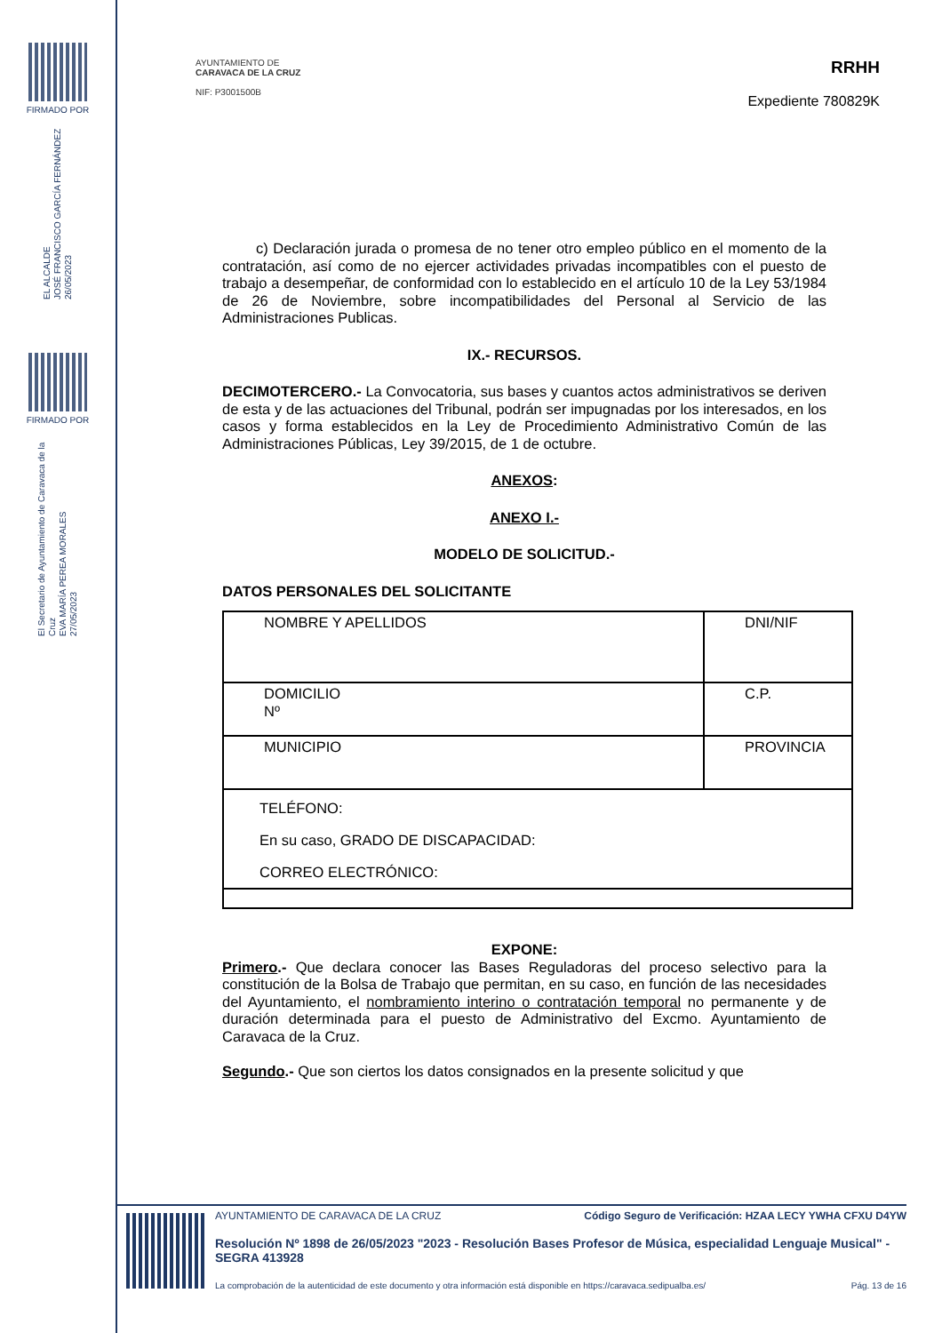FIRMADO POR
EL ALCALDE
JOSÉ FRANCISCO GARCÍA FERNÁNDEZ
26/05/2023
FIRMADO POR
El Secretario de Ayuntamiento de Caravaca de la Cruz
EVA MARÍA PEREA MORALES
27/05/2023
AYUNTAMIENTO DE
CARAVACA DE LA CRUZ
NIF: P3001500B
RRHH
Expediente 780829K
c) Declaración jurada o promesa de no tener otro empleo público en el momento de la contratación, así como de no ejercer actividades privadas incompatibles con el puesto de trabajo a desempeñar, de conformidad con lo establecido en el artículo 10 de la Ley 53/1984 de 26 de Noviembre, sobre incompatibilidades del Personal al Servicio de las Administraciones Publicas.
IX.- RECURSOS.
DECIMOTERCERO.- La Convocatoria, sus bases y cuantos actos administrativos se deriven de esta y de las actuaciones del Tribunal, podrán ser impugnadas por los interesados, en los casos y forma establecidos en la Ley de Procedimiento Administrativo Común de las Administraciones Públicas, Ley 39/2015, de 1 de octubre.
ANEXOS:
ANEXO I.-
MODELO DE SOLICITUD.-
DATOS PERSONALES DEL SOLICITANTE
| NOMBRE Y APELLIDOS | DNI/NIF |
| DOMICILIO Nº | C.P. |
| MUNICIPIO | PROVINCIA |
| TELÉFONO: En su caso, GRADO DE DISCAPACIDAD: CORREO ELECTRÓNICO: | |
EXPONE:
Primero.- Que declara conocer las Bases Reguladoras del proceso selectivo para la constitución de la Bolsa de Trabajo que permitan, en su caso, en función de las necesidades del Ayuntamiento, el nombramiento interino o contratación temporal no permanente y de duración determinada para el puesto de Administrativo del Excmo. Ayuntamiento de Caravaca de la Cruz.
Segundo.- Que son ciertos los datos consignados en la presente solicitud y que
AYUNTAMIENTO DE CARAVACA DE LA CRUZ Código Seguro de Verificación: HZAA LECY YWHA CFXU D4YW
Resolución Nº 1898 de 26/05/2023 "2023 - Resolución Bases Profesor de Música, especialidad Lenguaje Musical" - SEGRA 413928
La comprobación de la autenticidad de este documento y otra información está disponible en https://caravaca.sedipualba.es/ Pág. 13 de 16